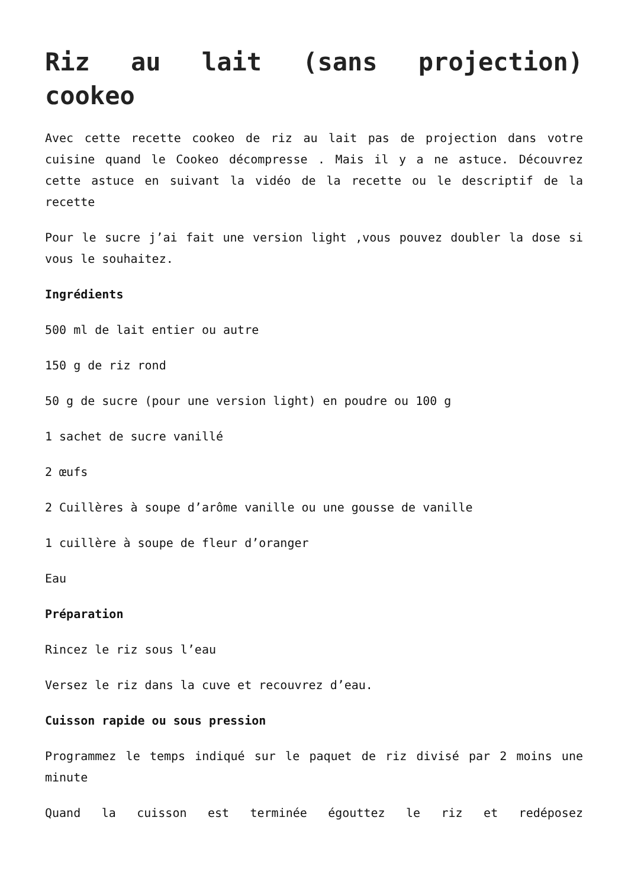Riz au lait (sans projection) cookeo
Avec cette recette cookeo de riz au lait pas de projection dans votre cuisine quand le Cookeo décompresse . Mais il y a ne astuce. Découvrez cette astuce en suivant la vidéo de la recette ou le descriptif de la recette
Pour le sucre j’ai fait une version light ,vous pouvez doubler la dose si vous le souhaitez.
Ingrédients
500 ml de lait entier ou autre
150 g de riz rond
50 g de sucre (pour une version light) en poudre ou 100 g
1 sachet de sucre vanillé
2 œufs
2 Cuillères à soupe d’arôme vanille ou une gousse de vanille
1 cuillère à soupe de fleur d’oranger
Eau
Préparation
Rincez le riz sous l’eau
Versez le riz dans la cuve et recouvrez d’eau.
Cuisson rapide ou sous pression
Programmez le temps indiqué sur le paquet de riz divisé par 2 moins une minute
Quand la cuisson est terminée égouttez le riz et redéposez